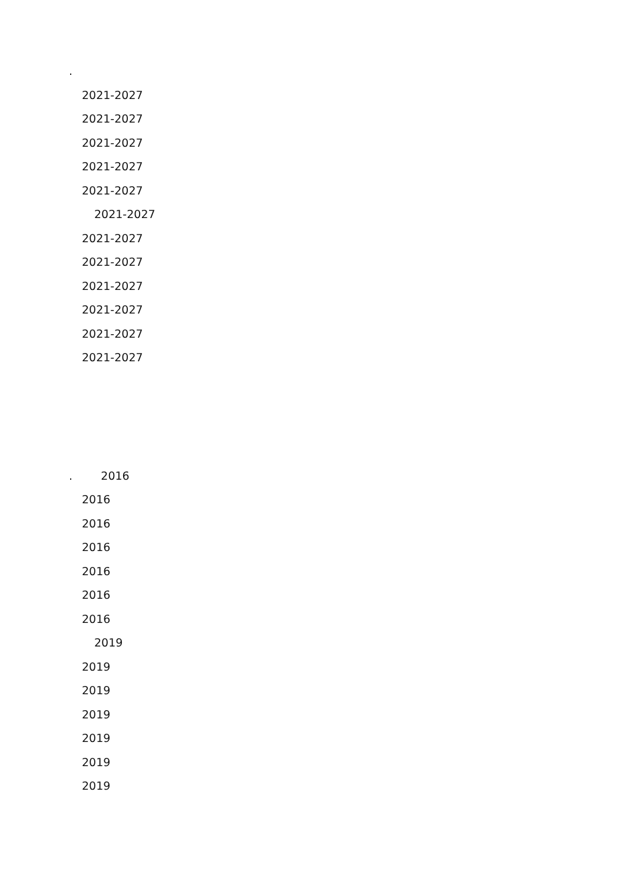.
2021-2027
2021-2027
2021-2027
2021-2027
2021-2027
2021-2027
2021-2027
2021-2027
2021-2027
2021-2027
2021-2027
2021-2027
. 2016
2016
2016
2016
2016
2016
2016
2019
2019
2019
2019
2019
2019
2019